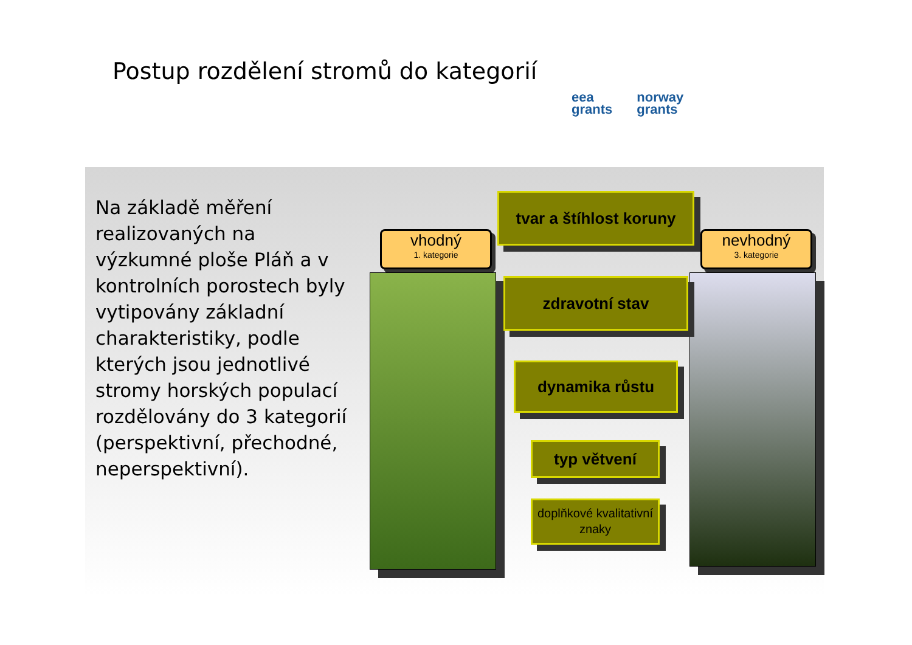Postup rozdělení stromů do kategorií
eea
grants
norway
grants
Na základě měření realizovaných na výzkumné ploše Pláň a v kontrolních porostech byly vytipovány základní charakteristiky, podle kterých jsou jednotlivé stromy horských populací rozdělovány do 3 kategorií (perspektivní, přechodné, neperspektivní).
vhodný
1. kategorie
nevhodný
3. kategorie
tvar a štíhlost koruny
zdravotní stav
dynamika růstu
typ větvení
doplňkové kvalitativní znaky